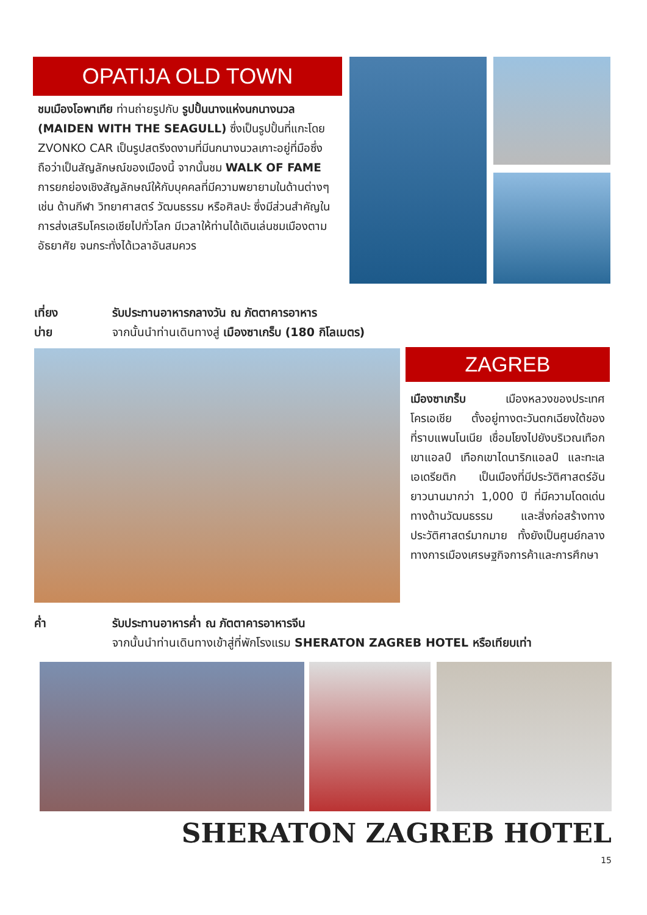OPATIJA OLD TOWN
ชมเมืองโอพาเทีย ท่านถ่ายรูปกับ รูปปั้นนางแห่งนกนางนวล (MAIDEN WITH THE SEAGULL) ซึ่งเป็นรูปปั้นที่แกะโดย ZVONKO CAR เป็นรูปสตรีงดงามที่มีนกนางนวลเกาะอยู่ที่มือซึ่งถือว่าเป็นสัญลักษณ์ของเมืองนี้ จากนั้นชม WALK OF FAME การยกย่องเชิงสัญลักษณ์ให้กับบุคคลที่มีความพยายามในด้านต่างๆ เช่น ด้านกีฬา วิทยาศาสตร์ วัฒนธรรม หรือศิลปะ ซึ่งมีส่วนสำคัญในการส่งเสริมโครเอเชียไปทั่วโลก มีเวลาให้ท่านได้เดินเล่นชมเมืองตามอัธยาศัย จนกระทั่งได้เวลาอันสมควร
เที่ยง รับประทานอาหารกลางวัน ณ ภัตตาคารอาหาร
บ่าย จากนั้นนำท่านเดินทางสู่ เมืองซาเกร็บ (180 กิโลเมตร)
ZAGREB
เมืองซาเกร็บ เมืองหลวงของประเทศโครเอเชีย ตั้งอยู่ทางตะวันตกเฉียงใต้ของที่ราบแพนโนเนีย เชื่อมโยงไปยังบริเวณเทือกเขาแอลป์ เทือกเขาไดนาริกแอลป์ และทะเลเอเดรียติก เป็นเมืองที่มีประวัติศาสตร์อันยาวนานมากว่า 1,000 ปี ที่มีความโดดเด่นทางด้านวัฒนธรรม และสิ่งก่อสร้างทางประวัติศาสตร์มากมาย ทั้งยังเป็นศูนย์กลางทางการเมืองเศรษฐกิจการค้าและการศึกษา
ค่ำ รับประทานอาหารค่ำ ณ ภัตตาคารอาหารจีน
จากนั้นนำท่านเดินทางเข้าสู่ที่พักโรงแรม SHERATON ZAGREB HOTEL หรือเทียบเท่า
SHERATON ZAGREB HOTEL
15